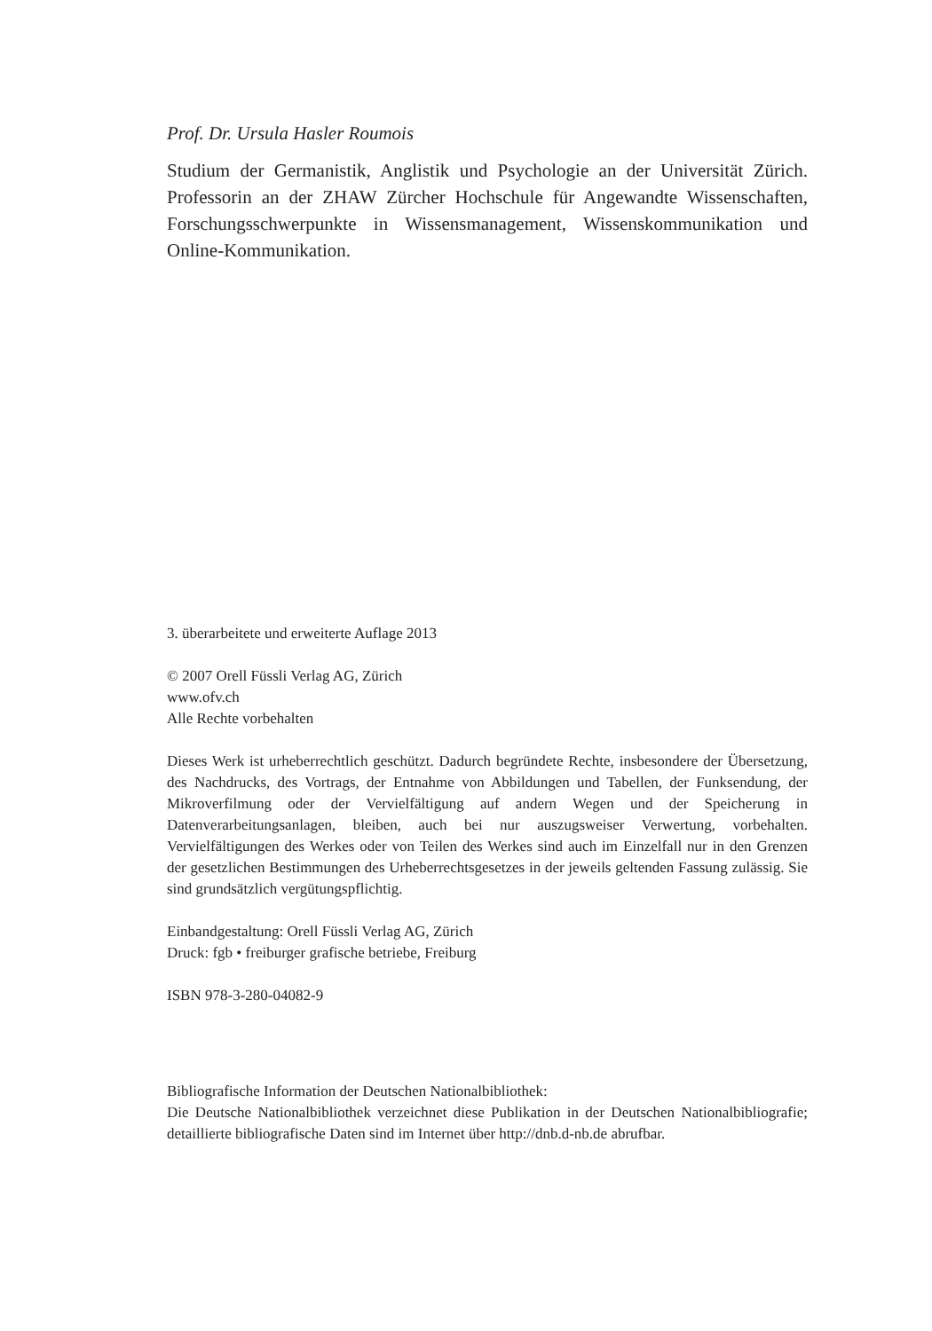Prof. Dr. Ursula Hasler Roumois
Studium der Germanistik, Anglistik und Psychologie an der Universität Zürich. Professorin an der ZHAW Zürcher Hochschule für Angewandte Wissenschaften, Forschungsschwerpunkte in Wissensmanagement, Wissenskommunikation und Online-Kommunikation.
3. überarbeitete und erweiterte Auflage 2013
© 2007 Orell Füssli Verlag AG, Zürich
www.ofv.ch
Alle Rechte vorbehalten
Dieses Werk ist urheberrechtlich geschützt. Dadurch begründete Rechte, insbesondere der Übersetzung, des Nachdrucks, des Vortrags, der Entnahme von Abbildungen und Tabellen, der Funksendung, der Mikroverfilmung oder der Vervielfältigung auf andern Wegen und der Speicherung in Datenverarbeitungsanlagen, bleiben, auch bei nur auszugsweiser Verwertung, vorbehalten. Vervielfältigungen des Werkes oder von Teilen des Werkes sind auch im Einzelfall nur in den Grenzen der gesetzlichen Bestimmungen des Urheberrechtsgesetzes in der jeweils geltenden Fassung zulässig. Sie sind grundsätzlich vergütungspflichtig.
Einbandgestaltung: Orell Füssli Verlag AG, Zürich
Druck: fgb • freiburger grafische betriebe, Freiburg
ISBN 978-3-280-04082-9
Bibliografische Information der Deutschen Nationalbibliothek:
Die Deutsche Nationalbibliothek verzeichnet diese Publikation in der Deutschen Nationalbibliografie; detaillierte bibliografische Daten sind im Internet über http://dnb.d-nb.de abrufbar.